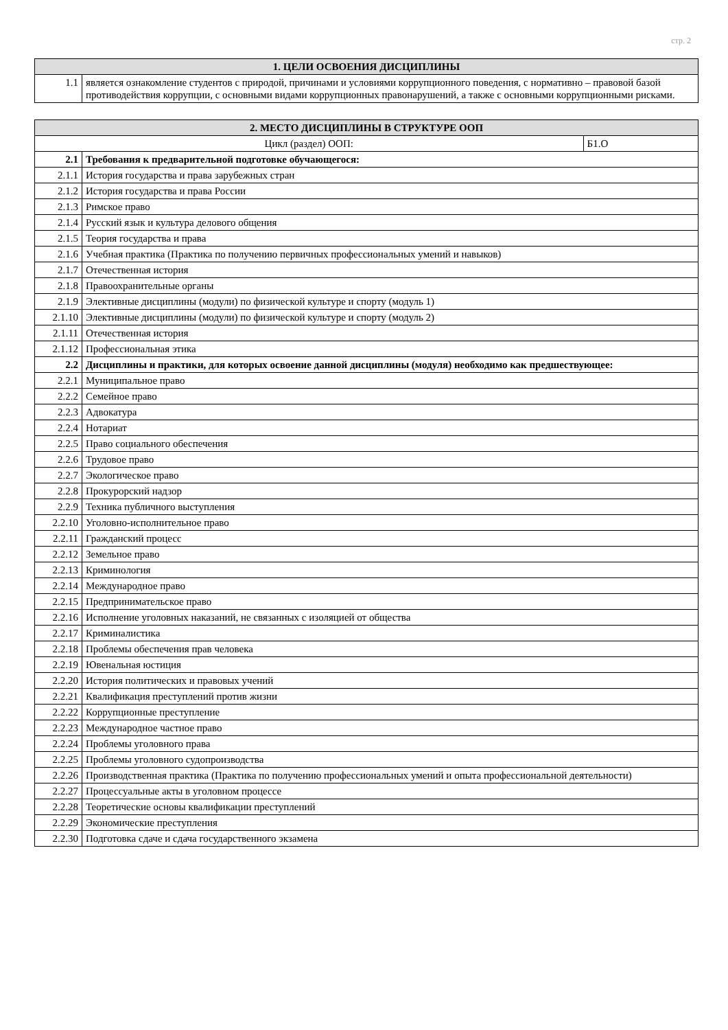стр. 2
| 1. ЦЕЛИ ОСВОЕНИЯ ДИСЦИПЛИНЫ | |
| --- | --- |
| 1.1 | является ознакомление студентов с природой, причинами и условиями коррупционного поведения, с нормативно – правовой базой противодействия коррупции, с основными видами коррупционных правонарушений, а также с основными коррупционными рисками. |
| 2. МЕСТО ДИСЦИПЛИНЫ В СТРУКТУРЕ ООП | | |
| --- | --- | --- |
| Цикл (раздел) ООП: | | Б1.О |
| 2.1 | Требования к предварительной подготовке обучающегося: | |
| 2.1.1 | История государства и права зарубежных стран | |
| 2.1.2 | История государства и права России | |
| 2.1.3 | Римское право | |
| 2.1.4 | Русский язык и культура делового общения | |
| 2.1.5 | Теория государства и права | |
| 2.1.6 | Учебная практика (Практика по получению первичных профессиональных умений и навыков) | |
| 2.1.7 | Отечественная история | |
| 2.1.8 | Правоохранительные органы | |
| 2.1.9 | Элективные дисциплины (модули) по физической культуре и спорту (модуль 1) | |
| 2.1.10 | Элективные дисциплины (модули) по физической культуре и спорту (модуль 2) | |
| 2.1.11 | Отечественная история | |
| 2.1.12 | Профессиональная этика | |
| 2.2 | Дисциплины и практики, для которых освоение данной дисциплины (модуля) необходимо как предшествующее: | |
| 2.2.1 | Муниципальное право | |
| 2.2.2 | Семейное право | |
| 2.2.3 | Адвокатура | |
| 2.2.4 | Нотариат | |
| 2.2.5 | Право социального обеспечения | |
| 2.2.6 | Трудовое право | |
| 2.2.7 | Экологическое право | |
| 2.2.8 | Прокурорский надзор | |
| 2.2.9 | Техника публичного выступления | |
| 2.2.10 | Уголовно-исполнительное право | |
| 2.2.11 | Гражданский процесс | |
| 2.2.12 | Земельное право | |
| 2.2.13 | Криминология | |
| 2.2.14 | Международное право | |
| 2.2.15 | Предпринимательское право | |
| 2.2.16 | Исполнение уголовных наказаний, не связанных с изоляцией от общества | |
| 2.2.17 | Криминалистика | |
| 2.2.18 | Проблемы обеспечения прав человека | |
| 2.2.19 | Ювенальная юстиция | |
| 2.2.20 | История политических и правовых учений | |
| 2.2.21 | Квалификация преступлений против жизни | |
| 2.2.22 | Коррупционные преступление | |
| 2.2.23 | Международное частное право | |
| 2.2.24 | Проблемы уголовного права | |
| 2.2.25 | Проблемы уголовного судопроизводства | |
| 2.2.26 | Производственная практика (Практика по получению профессиональных умений и опыта профессиональной деятельности) | |
| 2.2.27 | Процессуальные акты в уголовном процессе | |
| 2.2.28 | Теоретические основы квалификации преступлений | |
| 2.2.29 | Экономические преступления | |
| 2.2.30 | Подготовка сдаче и сдача государственного экзамена | |